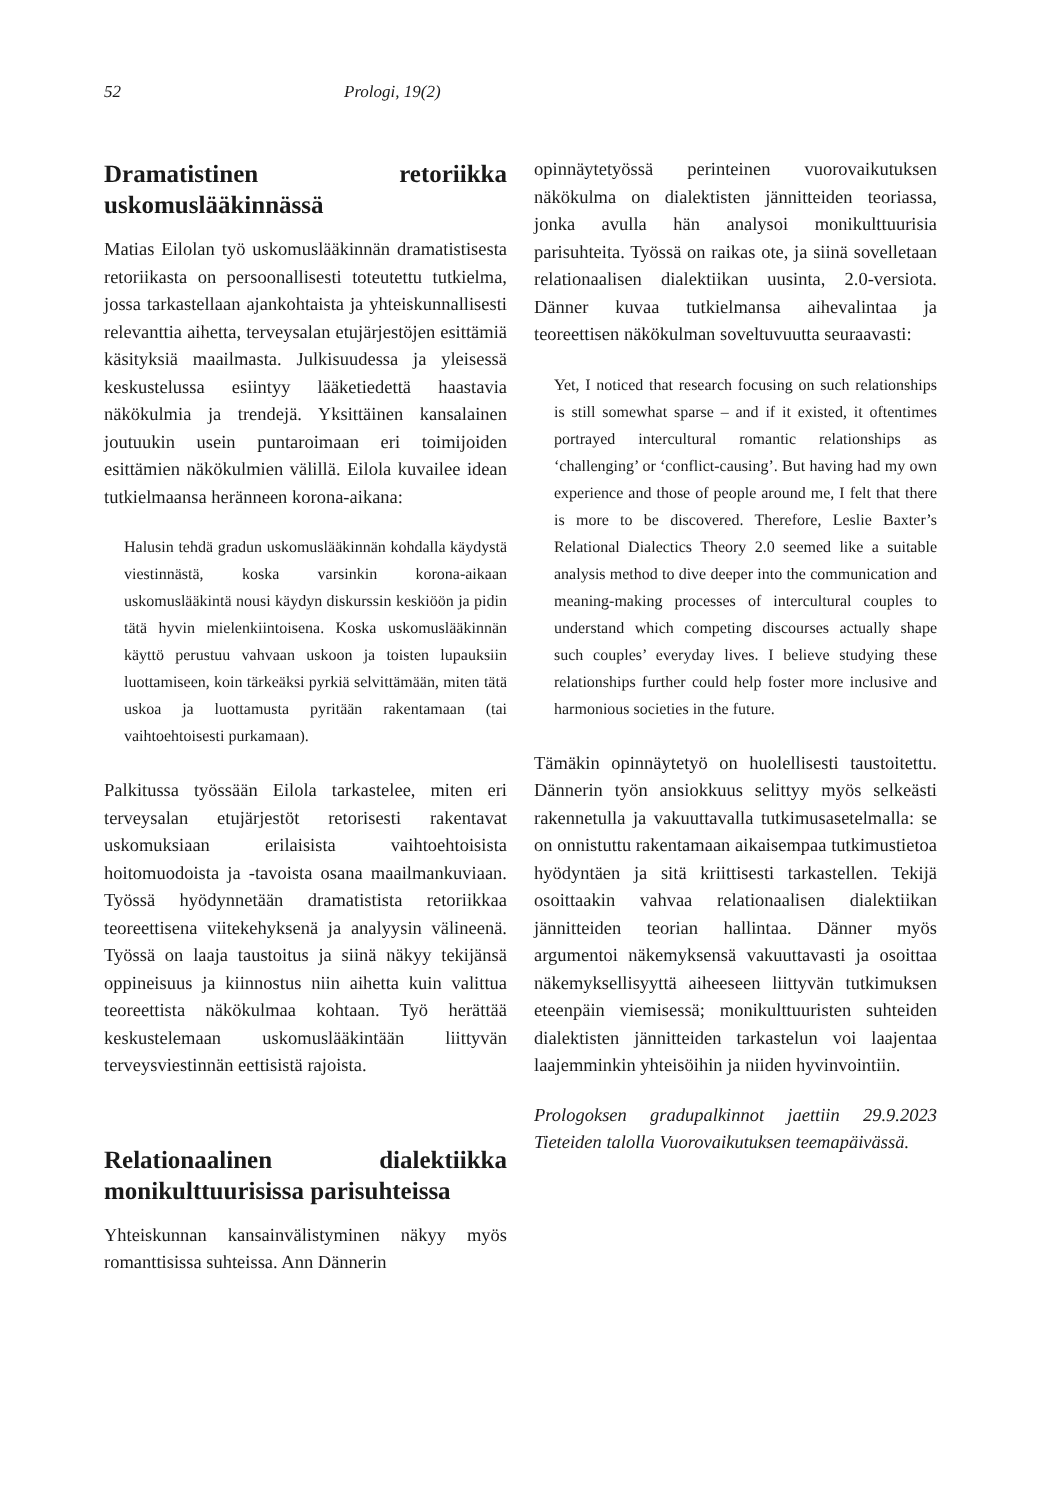52 Prologi, 19(2)
Dramatistinen retoriikka uskomuslääkinnässä
Matias Eilolan työ uskomuslääkinnän dramatistisesta retoriikasta on persoonallisesti toteutettu tutkielma, jossa tarkastellaan ajankohtaista ja yhteiskunnallisesti relevanttia aihetta, terveysalan etujärjestöjen esittämiä käsityksiä maailmasta. Julkisuudessa ja yleisessä keskustelussa esiintyy lääketiedettä haastavia näkökulmia ja trendejä. Yksittäinen kansalainen joutuukin usein puntaroimaan eri toimijoiden esittämien näkökulmien välillä. Eilola kuvailee idean tutkielmaansa heränneen korona-aikana:
Halusin tehdä gradun uskomuslääkinnän kohdalla käydystä viestinnästä, koska varsinkin korona-aikaan uskomuslääkintä nousi käydyn diskurssin keskiöön ja pidin tätä hyvin mielenkiintoisena. Koska uskomuslääkinnän käyttö perustuu vahvaan uskoon ja toisten lupauksiin luottamiseen, koin tärkeäksi pyrkiä selvittämään, miten tätä uskoa ja luottamusta pyritään rakentamaan (tai vaihtoehtoisesti purkamaan).
Palkitussa työssään Eilola tarkastelee, miten eri terveysalan etujärjestöt retorisesti rakentavat uskomuksiaan erilaisista vaihtoehtoisista hoitomuodoista ja -tavoista osana maailmankuviaan. Työssä hyödynnetään dramatistista retoriikkaa teoreettisena viitekehyksenä ja analyysin välineenä. Työssä on laaja taustoitus ja siinä näkyy tekijänsä oppineisuus ja kiinnostus niin aihetta kuin valittua teoreettista näkökulmaa kohtaan. Työ herättää keskustelemaan uskomuslääkintään liittyvän terveysviestinnän eettisistä rajoista.
Relationaalinen dialektiikka monikulttuurisissa parisuhteissa
Yhteiskunnan kansainvälistyminen näkyy myös romanttisissa suhteissa. Ann Dännerin
opinnäytetyössä perinteinen vuorovaikutuksen näkökulma on dialektisten jännitteiden teoriassa, jonka avulla hän analysoi monikulttuurisia parisuhteita. Työssä on raikas ote, ja siinä sovelletaan relationaalisen dialektiikan uusinta, 2.0-versiota. Dänner kuvaa tutkielmansa aihevalintaa ja teoreettisen näkökulman soveltuvuutta seuraavasti:
Yet, I noticed that research focusing on such relationships is still somewhat sparse – and if it existed, it oftentimes portrayed intercultural romantic relationships as ‘challenging’ or ‘conflict-causing’. But having had my own experience and those of people around me, I felt that there is more to be discovered. Therefore, Leslie Baxter’s Relational Dialectics Theory 2.0 seemed like a suitable analysis method to dive deeper into the communication and meaning-making processes of intercultural couples to understand which competing discourses actually shape such couples’ everyday lives. I believe studying these relationships further could help foster more inclusive and harmonious societies in the future.
Tämäkin opinnäytetyö on huolellisesti taustoitettu. Dännerin työn ansiokkuus selittyy myös selkeästi rakennetulla ja vakuuttavalla tutkimusasetelmalla: se on onnistuttu rakentamaan aikaisempaa tutkimustietoa hyödyntäen ja sitä kriittisesti tarkastellen. Tekijä osoittaakin vahvaa relationaalisen dialektiikan jännitteiden teorian hallintaa. Dänner myös argumentoi näkemyksensä vakuuttavasti ja osoittaa näkemyksellisyyttä aiheeseen liittyvän tutkimuksen eteenpäin viemisessä; monikulttuuristen suhteiden dialektisten jännitteiden tarkastelun voi laajentaa laajemminkin yhteisöihin ja niiden hyvinvointiin.
Prologoksen gradupalkinnot jaettiin 29.9.2023 Tieteiden talolla Vuorovaikutuksen teemapäivässä.